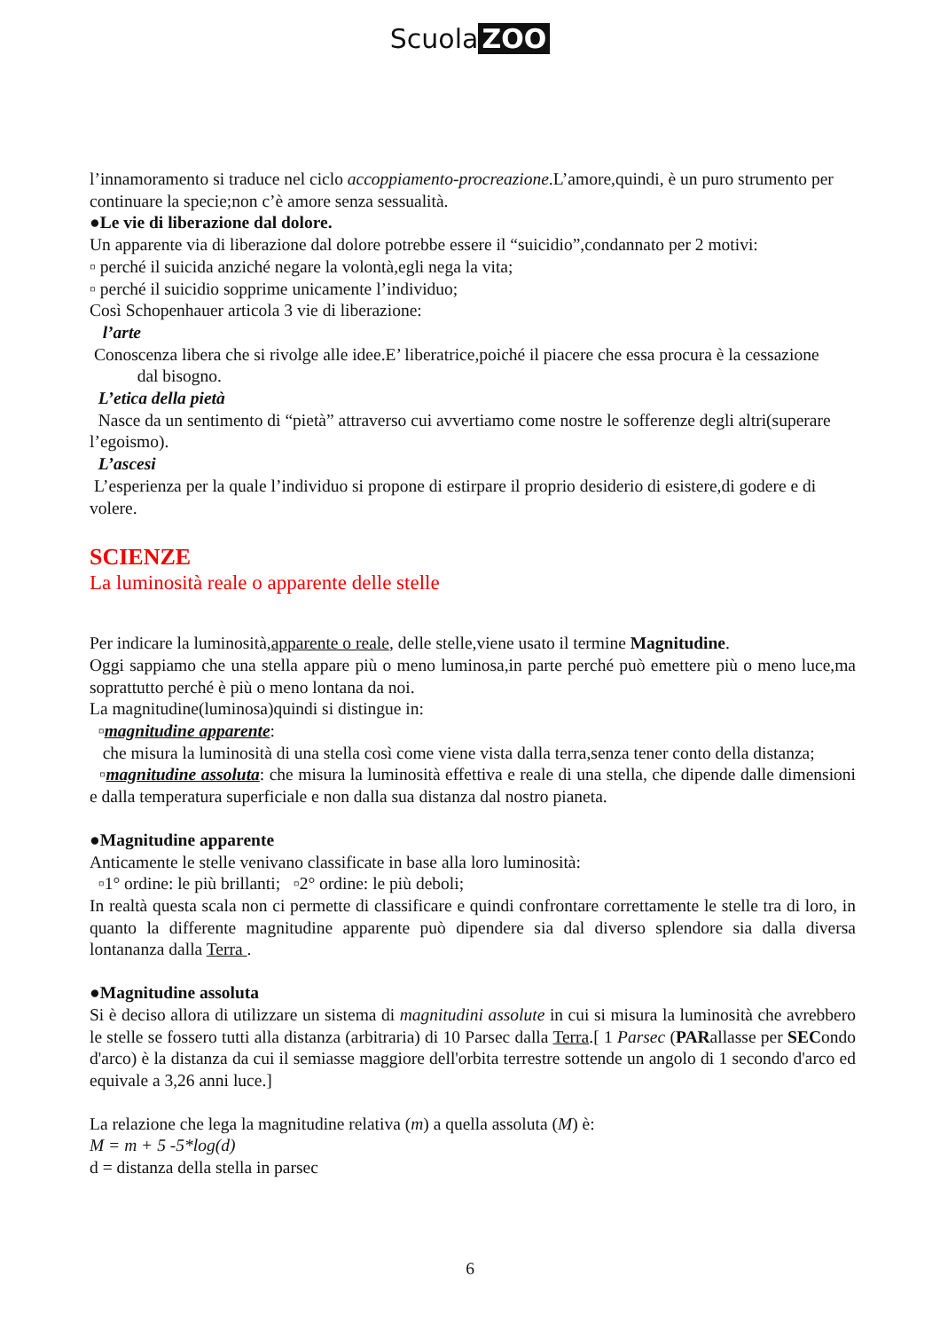Scuola ZOO
l’innamoramento si traduce nel ciclo accoppiamento-procreazione.L’amore,quindi, è un puro strumento per continuare la specie;non c’è amore senza sessualità.
●Le vie di liberazione dal dolore.
Un apparente via di liberazione dal dolore potrebbe essere il “suicidio”,condannato per 2 motivi:
▫ perché il suicida anziché negare la volontà,egli nega la vita;
▫ perché il suicidio sopprime unicamente l’individuo;
Così Schopenhauer articola 3 vie di liberazione:
l’arte
Conoscenza libera che si rivolge alle idee.E’ liberatrice,poiché il piacere che essa procura è la cessazione dal bisogno.
L’etica della pietà
Nasce da un sentimento di “pietà” attraverso cui avvertiamo come nostre le sofferenze degli altri(superare l’egoismo).
L’ascesi
L’esperienza per la quale l’individuo si propone di estirpare il proprio desiderio di esistere,di godere e di volere.
SCIENZE
La luminosità reale o apparente delle stelle
Per indicare la luminosità,apparente o reale, delle stelle,viene usato il termine Magnitudine.
Oggi sappiamo che una stella appare più o meno luminosa,in parte perché può emettere più o meno luce,ma soprattutto perché è più o meno lontana da noi.
La magnitudine(luminosa)quindi si distingue in:
▫magnitudine apparente:
che misura la luminosità di una stella così come viene vista dalla terra,senza tener conto della distanza;
▫magnitudine assoluta: che misura la luminosità effettiva e reale di una stella, che dipende dalle dimensioni e dalla temperatura superficiale e non dalla sua distanza dal nostro pianeta.
●Magnitudine apparente
Anticamente le stelle venivano classificate in base alla loro luminosità:
▫1° ordine: le più brillanti; ▫2° ordine: le più deboli;
In realtà questa scala non ci permette di classificare e quindi confrontare correttamente le stelle tra di loro, in quanto la differente magnitudine apparente può dipendere sia dal diverso splendore sia dalla diversa lontananza dalla Terra .
●Magnitudine assoluta
Si è deciso allora di utilizzare un sistema di magnitudini assolute in cui si misura la luminosità che avrebbero le stelle se fossero tutti alla distanza (arbitraria) di 10 Parsec dalla Terra.[ 1 Parsec (PARallasse per SECondo d'arco) è la distanza da cui il semiasse maggiore dell'orbita terrestre sottende un angolo di 1 secondo d'arco ed equivale a 3,26 anni luce.]
La relazione che lega la magnitudine relativa (m) a quella assoluta (M) è:
M = m + 5 -5*log(d)
d = distanza della stella in parsec
6